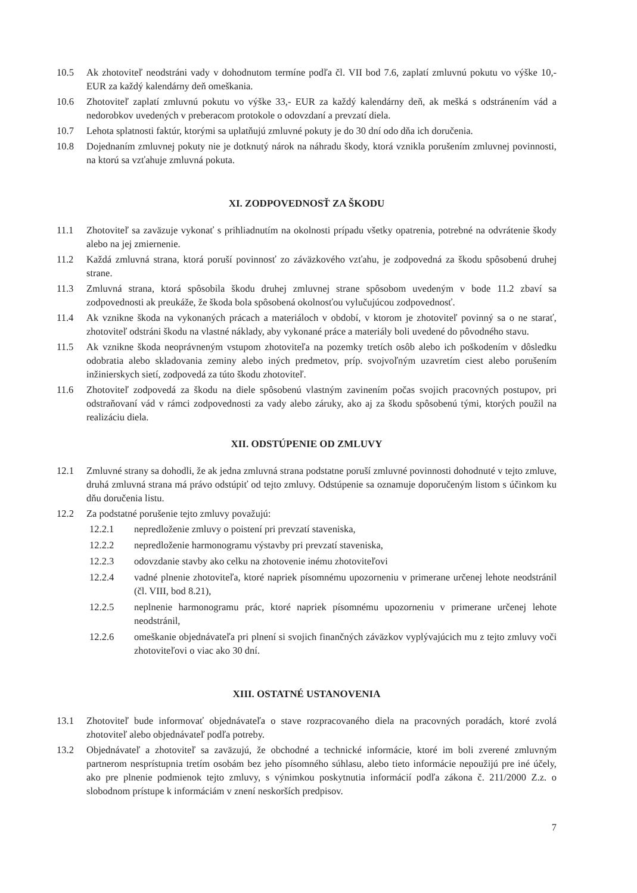10.5 Ak zhotoviteľ neodstráni vady v dohodnutom termíne podľa čl. VII bod 7.6, zaplatí zmluvnú pokutu vo výške 10,- EUR za každý kalendárny deň omeškania.
10.6 Zhotoviteľ zaplatí zmluvnú pokutu vo výške 33,- EUR za každý kalendárny deň, ak mešká s odstránením vád a nedorobkov uvedených v preberacom protokole o odovzdaní a prevzatí diela.
10.7 Lehota splatnosti faktúr, ktorými sa uplatňujú zmluvné pokuty je do 30 dní odo dňa ich doručenia.
10.8 Dojednaním zmluvnej pokuty nie je dotknutý nárok na náhradu škody, ktorá vznikla porušením zmluvnej povinnosti, na ktorú sa vzťahuje zmluvná pokuta.
XI. ZODPOVEDNOSŤ ZA ŠKODU
11.1 Zhotoviteľ sa zaväzuje vykonať s prihliadnutím na okolnosti prípadu všetky opatrenia, potrebné na odvrátenie škody alebo na jej zmiernenie.
11.2 Každá zmluvná strana, ktorá poruší povinnosť zo záväzkového vzťahu, je zodpovedná za škodu spôsobenú druhej strane.
11.3 Zmluvná strana, ktorá spôsobila škodu druhej zmluvnej strane spôsobom uvedeným v bode 11.2 zbaví sa zodpovednosti ak preukáže, že škoda bola spôsobená okolnosťou vylučujúcou zodpovednosť.
11.4 Ak vznikne škoda na vykonaných prácach a materiáloch v období, v ktorom je zhotoviteľ povinný sa o ne starať, zhotoviteľ odstráni škodu na vlastné náklady, aby vykonané práce a materiály boli uvedené do pôvodného stavu.
11.5 Ak vznikne škoda neoprávneným vstupom zhotoviteľa na pozemky tretích osôb alebo ich poškodením v dôsledku odobratia alebo skladovania zeminy alebo iných predmetov, príp. svojvoľným uzavretím ciest alebo porušením inžinierskych sietí, zodpovedá za túto škodu zhotoviteľ.
11.6 Zhotoviteľ zodpovedá za škodu na diele spôsobenú vlastným zavinením počas svojich pracovných postupov, pri odstraňovaní vád v rámci zodpovednosti za vady alebo záruky, ako aj za škodu spôsobenú tými, ktorých použil na realizáciu diela.
XII. ODSTÚPENIE OD ZMLUVY
12.1 Zmluvné strany sa dohodli, že ak jedna zmluvná strana podstatne poruší zmluvné povinnosti dohodnuté v tejto zmluve, druhá zmluvná strana má právo odstúpiť od tejto zmluvy. Odstúpenie sa oznamuje doporučeným listom s účinkom ku dňu doručenia listu.
12.2 Za podstatné porušenie tejto zmluvy považujú:
12.2.1 nepredloženie zmluvy o poistení pri prevzatí staveniska,
12.2.2 nepredloženie harmonogramu výstavby pri prevzatí staveniska,
12.2.3 odovzdanie stavby ako celku na zhotovenie inému zhotoviteľovi
12.2.4 vadné plnenie zhotoviteľa, ktoré napriek písomnému upozorneniu v primerane určenej lehote neodstránil (čl. VIII, bod 8.21),
12.2.5 neplnenie harmonogramu prác, ktoré napriek písomnému upozorneniu v primerane určenej lehote neodstránil,
12.2.6 omeškanie objednávateľa pri plnení si svojich finančných záväzkov vyplývajúcich mu z tejto zmluvy voči zhotoviteľovi o viac ako 30 dní.
XIII. OSTATNÉ USTANOVENIA
13.1 Zhotoviteľ bude informovať objednávateľa o stave rozpracovaného diela na pracovných poradách, ktoré zvolá zhotoviteľ alebo objednávateľ podľa potreby.
13.2 Objednávateľ a zhotoviteľ sa zaväzujú, že obchodné a technické informácie, ktoré im boli zverené zmluvným partnerom nesprístupnia tretím osobám bez jeho písomného súhlasu, alebo tieto informácie nepoužijú pre iné účely, ako pre plnenie podmienok tejto zmluvy, s výnimkou poskytnutia informácií podľa zákona č. 211/2000 Z.z. o slobodnom prístupe k informáciám v znení neskorších predpisov.
7